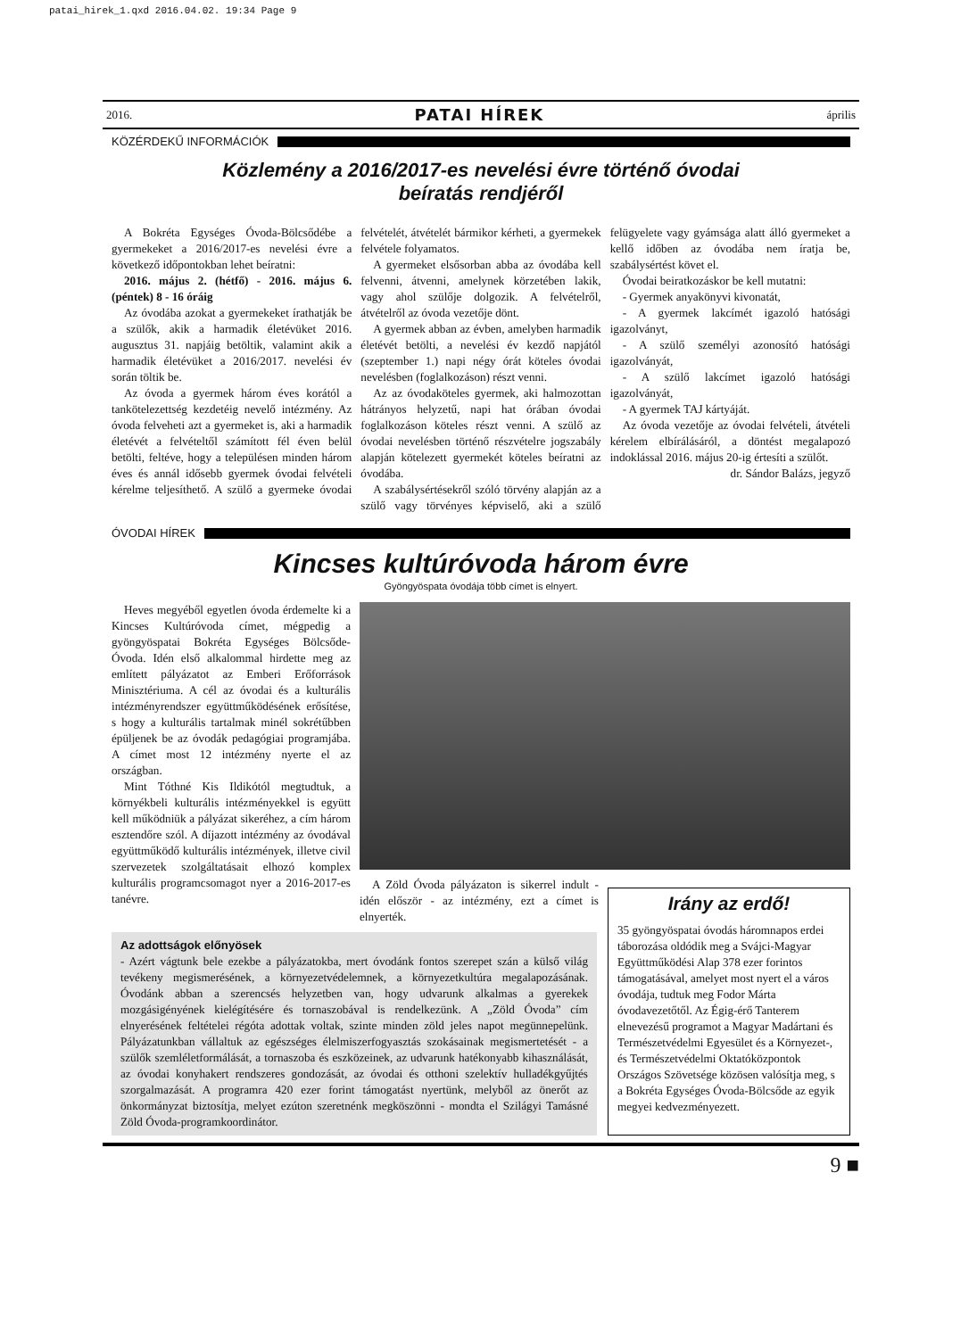patai_hirek_1.qxd 2016.04.02. 19:34 Page 9
2016. PATAI HÍREK április
KÖZÉRDEKŰ INFORMÁCIÓK
Közlemény a 2016/2017-es nevelési évre történő óvodai
beíratás rendjéről
A Bokréta Egységes Óvoda-Bölcsődébe a gyermekeket a 2016/2017-es nevelési évre a következő időpontokban lehet beíratni:
2016. május 2. (hétfő) - 2016. május 6. (péntek) 8 - 16 óráig
Az óvodába azokat a gyermekeket írathatják be a szülők, akik a harmadik életévüket 2016. augusztus 31. napjáig betöltik, valamint akik a harmadik életévüket a 2016/2017. nevelési év során töltik be.
Az óvoda a gyermek három éves korától a tankötelezettség kezdetéig nevelő intézmény. Az óvoda felveheti azt a gyermeket is, aki a harmadik életévét a felvételtől számított fél éven belül betölti, feltéve, hogy a településen minden három éves és annál idősebb gyermek óvodai felvételi kérelme teljesíthető. A szülő a gyermeke óvodai felvételét, átvételét bármikor kérheti, a gyermekek felvétele folyamatos.
A gyermeket elsősorban abba az óvodába kell felvenni, átvenni, amelynek körzetében lakik, vagy ahol szülője dolgozik. A felvételről, átvételről az óvoda vezetője dönt.
A gyermek abban az évben, amelyben harmadik életévét betölti, a nevelési év kezdő napjától (szeptember 1.) napi négy órát köteles óvodai nevelésben (foglalkozáson) részt venni.
Az az óvodaköteles gyermek, aki halmozottan hátrányos helyzetű, napi hat órában óvodai foglalkozáson köteles részt venni. A szülő az óvodai nevelésben történő részvételre jogszabály alapján kötelezett gyermekét köteles beíratni az óvodába.
A szabálysértésekről szóló törvény alapján az a szülő vagy törvényes képviselő, aki a szülő felügyelete vagy gyámsága alatt álló gyermeket a kellő időben az óvodába nem íratja be, szabálysértést követ el.
Óvodai beiratkozáskor be kell mutatni:
- Gyermek anyakönyvi kivonatát,
- A gyermek lakcímét igazoló hatósági igazolványt,
- A szülő személyi azonosító hatósági igazolványát,
- A szülő lakcímet igazoló hatósági igazolványát,
- A gyermek TAJ kártyáját.
Az óvoda vezetője az óvodai felvételi, átvételi kérelem elbírálásáról, a döntést megalapozó indoklással 2016. május 20-ig értesíti a szülőt.
dr. Sándor Balázs, jegyző
ÓVODAI HÍREK
Kincses kultúróvoda három évre
Gyöngyöspata óvodája több címet is elnyert.
Heves megyéből egyetlen óvoda érdemelte ki a Kincses Kultúróvoda címet, mégpedig a gyöngyöspatai Bokréta Egységes Bölcsőde-Óvoda. Idén első alkalommal hirdette meg az említett pályázatot az Emberi Erőforrások Minisztériuma. A cél az óvodai és a kulturális intézményrendszer együttműködésének erősítése, s hogy a kulturális tartalmak minél sokrétűbben épüljenek be az óvodák pedagógiai programjába. A címet most 12 intézmény nyerte el az országban.
Mint Tóthné Kis Ildikótól megtudtuk, a környékbeli kulturális intézményekkel is együtt kell működniük a pályázat sikeréhez, a cím három esztendőre szól. A díjazott intézmény az óvodával együttműködő kulturális intézmények, illetve civil szervezetek szolgáltatásait elhozó komplex kulturális programcsomagot nyer a 2016-2017-es tanévre.
A Zöld Óvoda pályázaton is sikerrel indult - idén először - az intézmény, ezt a címet is elnyerték.
Az adottságok előnyösek
- Azért vágtunk bele ezekbe a pályázatokba, mert óvodánk fontos szerepet szán a külső világ tevékeny megismerésének, a környezetvédelemnek, a környezetkultúra megalapozásának. Óvodánk abban a szerencsés helyzetben van, hogy udvarunk alkalmas a gyerekek mozgásigényének kielégítésére és tornaszobával is rendelkezünk. A „Zöld Óvoda” cím elnyerésének feltételei régóta adottak voltak, szinte minden zöld jeles napot megünnepelünk. Pályázatunkban vállaltuk az egészséges élelmiszerfogyasztás szokásainak megismertetését - a szülők szemléletformálását, a tornaszoba és eszközeinek, az udvarunk hatékonyabb kihasználását, az óvodai konyhakert rendszeres gondozását, az óvodai és otthoni szelektív hulladékgyűjtés szorgalmazását. A programra 420 ezer forint támogatást nyertünk, melyből az önerőt az önkormányzat biztosítja, melyet ezúton szeretnénk megköszönni - mondta el Szilágyi Tamásné Zöld Óvoda-programkoordinátor.
Irány az erdő!
35 gyöngyöspatai óvodás háromnapos erdei táborozása oldódik meg a Svájci-Magyar Együttműködési Alap 378 ezer forintos támogatásával, amelyet most nyert el a város óvodája, tudtuk meg Fodor Márta óvodavezetőtől. Az Égig-érő Tanterem elnevezésű programot a Magyar Madártani és Természetvédelmi Egyesület és a Környezet-, és Természetvédelmi Oktatóközpontok Országos Szövetsége közösen valósítja meg, s a Bokréta Egységes Óvoda-Bölcsőde az egyik megyei kedvezményezett.
9 ■